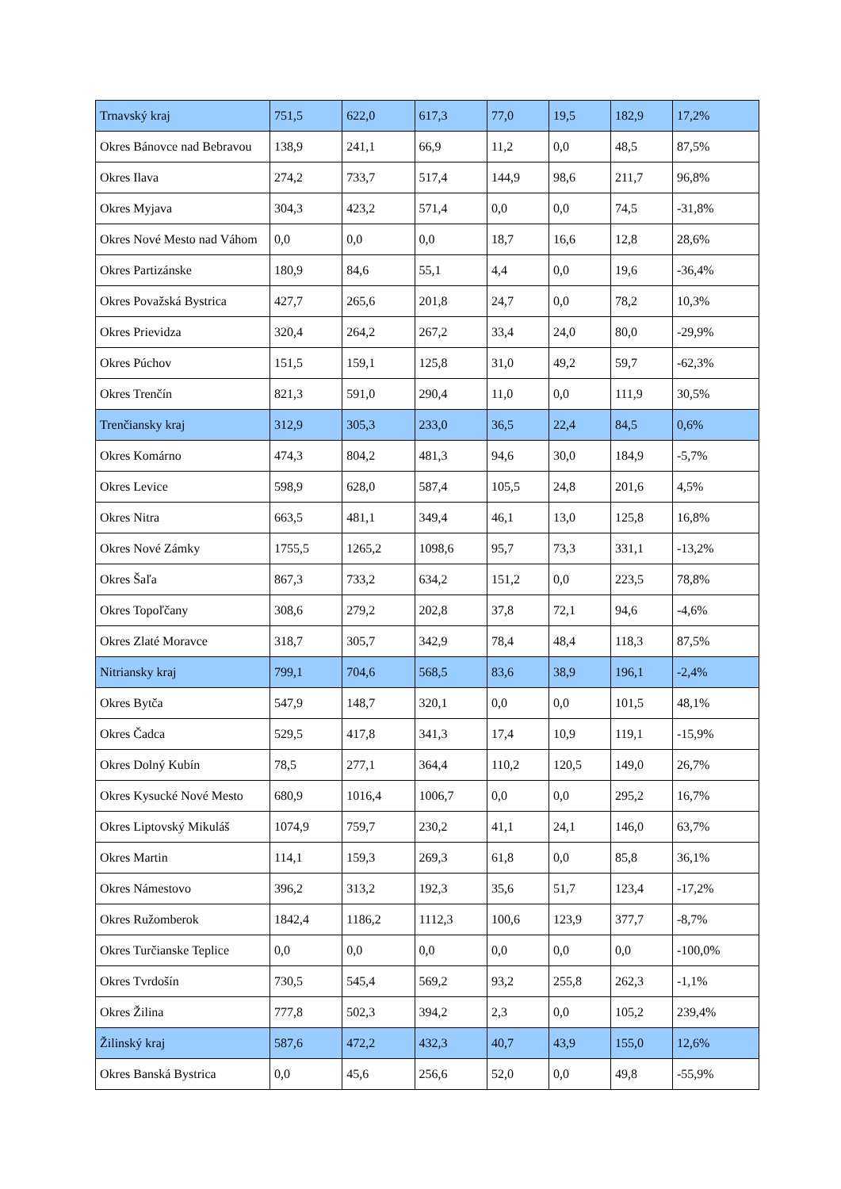| Trnavský kraj | 751,5 | 622,0 | 617,3 | 77,0 | 19,5 | 182,9 | 17,2% |
| Okres Bánovce nad Bebravou | 138,9 | 241,1 | 66,9 | 11,2 | 0,0 | 48,5 | 87,5% |
| Okres Ilava | 274,2 | 733,7 | 517,4 | 144,9 | 98,6 | 211,7 | 96,8% |
| Okres Myjava | 304,3 | 423,2 | 571,4 | 0,0 | 0,0 | 74,5 | -31,8% |
| Okres Nové Mesto nad Váhom | 0,0 | 0,0 | 0,0 | 18,7 | 16,6 | 12,8 | 28,6% |
| Okres Partizánske | 180,9 | 84,6 | 55,1 | 4,4 | 0,0 | 19,6 | -36,4% |
| Okres Považská Bystrica | 427,7 | 265,6 | 201,8 | 24,7 | 0,0 | 78,2 | 10,3% |
| Okres Prievidza | 320,4 | 264,2 | 267,2 | 33,4 | 24,0 | 80,0 | -29,9% |
| Okres Púchov | 151,5 | 159,1 | 125,8 | 31,0 | 49,2 | 59,7 | -62,3% |
| Okres Trenčín | 821,3 | 591,0 | 290,4 | 11,0 | 0,0 | 111,9 | 30,5% |
| Trenčiansky kraj | 312,9 | 305,3 | 233,0 | 36,5 | 22,4 | 84,5 | 0,6% |
| Okres Komárno | 474,3 | 804,2 | 481,3 | 94,6 | 30,0 | 184,9 | -5,7% |
| Okres Levice | 598,9 | 628,0 | 587,4 | 105,5 | 24,8 | 201,6 | 4,5% |
| Okres Nitra | 663,5 | 481,1 | 349,4 | 46,1 | 13,0 | 125,8 | 16,8% |
| Okres Nové Zámky | 1755,5 | 1265,2 | 1098,6 | 95,7 | 73,3 | 331,1 | -13,2% |
| Okres Šaľa | 867,3 | 733,2 | 634,2 | 151,2 | 0,0 | 223,5 | 78,8% |
| Okres Topoľčany | 308,6 | 279,2 | 202,8 | 37,8 | 72,1 | 94,6 | -4,6% |
| Okres Zlaté Moravce | 318,7 | 305,7 | 342,9 | 78,4 | 48,4 | 118,3 | 87,5% |
| Nitriansky kraj | 799,1 | 704,6 | 568,5 | 83,6 | 38,9 | 196,1 | -2,4% |
| Okres Bytča | 547,9 | 148,7 | 320,1 | 0,0 | 0,0 | 101,5 | 48,1% |
| Okres Čadca | 529,5 | 417,8 | 341,3 | 17,4 | 10,9 | 119,1 | -15,9% |
| Okres Dolný Kubín | 78,5 | 277,1 | 364,4 | 110,2 | 120,5 | 149,0 | 26,7% |
| Okres Kysucké Nové Mesto | 680,9 | 1016,4 | 1006,7 | 0,0 | 0,0 | 295,2 | 16,7% |
| Okres Liptovský Mikuláš | 1074,9 | 759,7 | 230,2 | 41,1 | 24,1 | 146,0 | 63,7% |
| Okres Martin | 114,1 | 159,3 | 269,3 | 61,8 | 0,0 | 85,8 | 36,1% |
| Okres Námestovo | 396,2 | 313,2 | 192,3 | 35,6 | 51,7 | 123,4 | -17,2% |
| Okres Ružomberok | 1842,4 | 1186,2 | 1112,3 | 100,6 | 123,9 | 377,7 | -8,7% |
| Okres Turčianske Teplice | 0,0 | 0,0 | 0,0 | 0,0 | 0,0 | 0,0 | -100,0% |
| Okres Tvrdošín | 730,5 | 545,4 | 569,2 | 93,2 | 255,8 | 262,3 | -1,1% |
| Okres Žilina | 777,8 | 502,3 | 394,2 | 2,3 | 0,0 | 105,2 | 239,4% |
| Žilinský kraj | 587,6 | 472,2 | 432,3 | 40,7 | 43,9 | 155,0 | 12,6% |
| Okres Banská Bystrica | 0,0 | 45,6 | 256,6 | 52,0 | 0,0 | 49,8 | -55,9% |